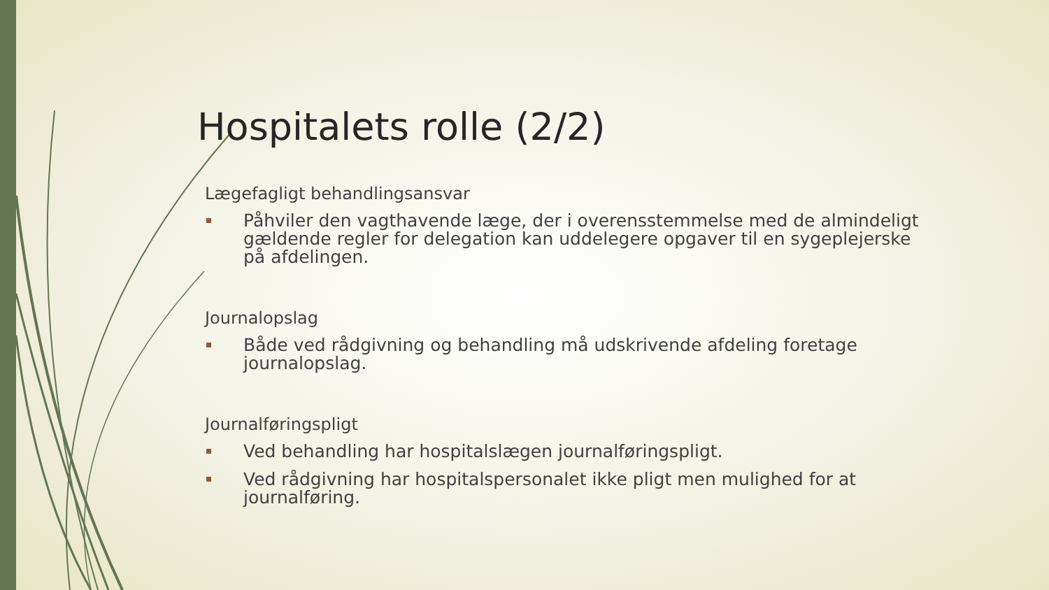Hospitalets rolle (2/2)
Lægefagligt behandlingsansvar
Påhviler den vagthavende læge, der i overensstemmelse med de almindeligt gældende regler for delegation kan uddelegere opgaver til en sygeplejerske på afdelingen.
Journalopslag
Både ved rådgivning og behandling må udskrivende afdeling foretage journalopslag.
Journalføringspligt
Ved behandling har hospitalslægen journalføringspligt.
Ved rådgivning har hospitalspersonalet ikke pligt men mulighed for at journalføring.